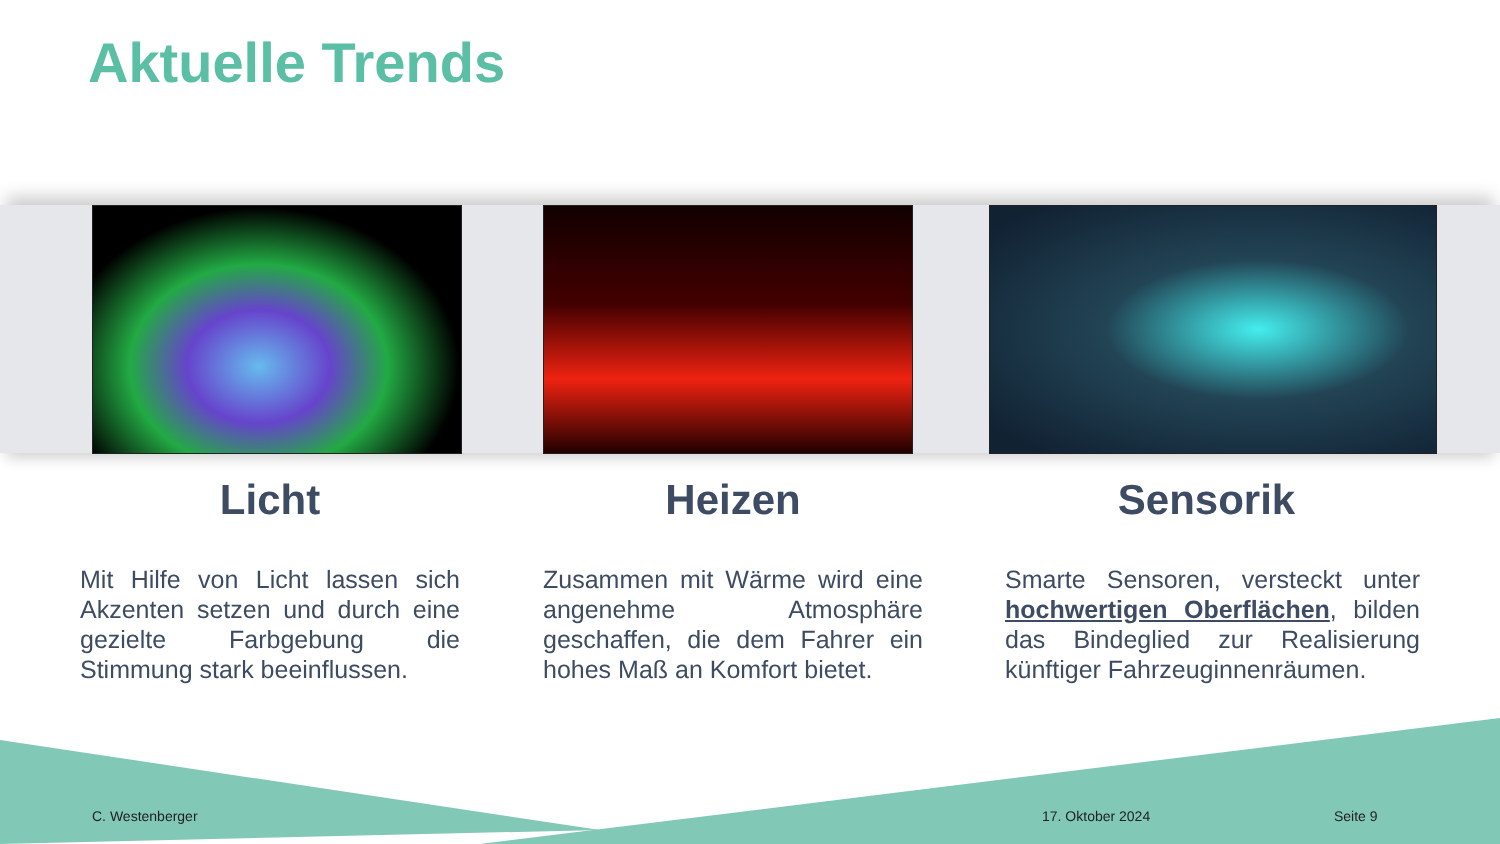Aktuelle Trends
Licht
Mit Hilfe von Licht lassen sich Akzenten setzen und durch eine gezielte Farbgebung die Stimmung stark beeinflussen.
Heizen
Zusammen mit Wärme wird eine angenehme Atmosphäre geschaffen, die dem Fahrer ein hohes Maß an Komfort bietet.
Sensorik
Smarte Sensoren, versteckt unter hochwertigen Oberflächen, bilden das Bindeglied zur Realisierung künftiger Fahrzeuginnenräumen.
C. Westenberger 17. Oktober 2024 Seite 9